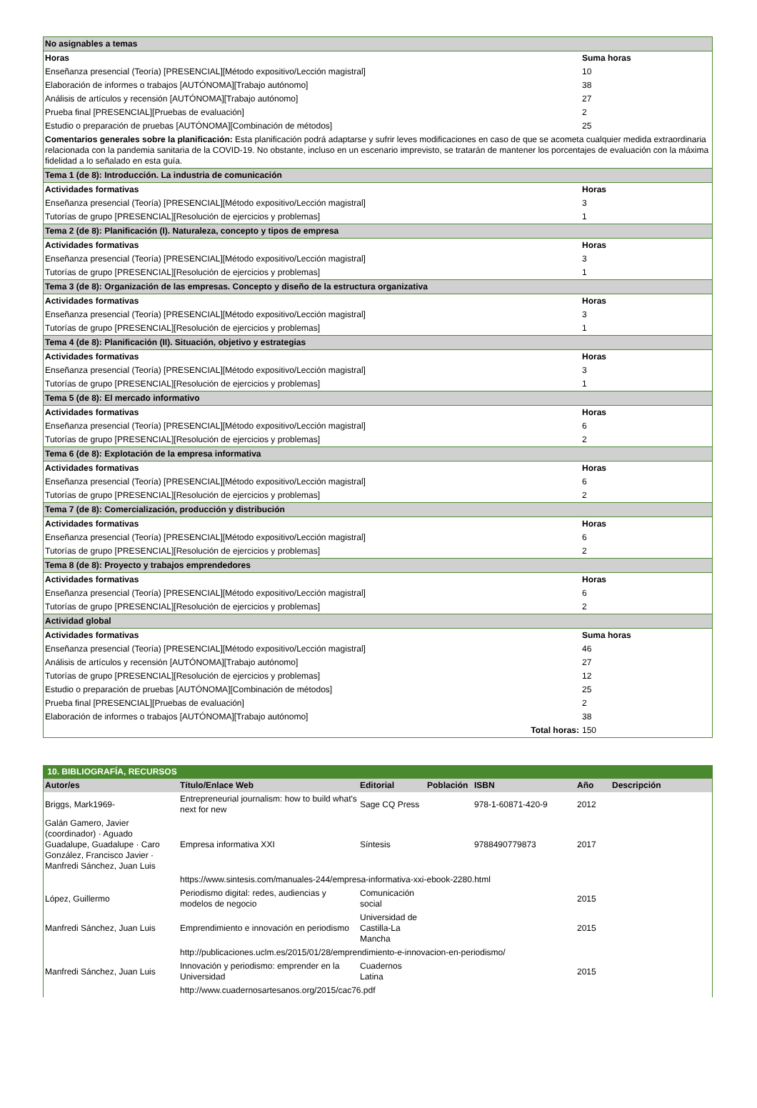| No asignables a temas | |
| Horas | Suma horas |
| Enseñanza presencial (Teoría) [PRESENCIAL][Método expositivo/Lección magistral] | 10 |
| Elaboración de informes o trabajos [AUTÓNOMA][Trabajo autónomo] | 38 |
| Análisis de artículos y recensión [AUTÓNOMA][Trabajo autónomo] | 27 |
| Prueba final [PRESENCIAL][Pruebas de evaluación] | 2 |
| Estudio o preparación de pruebas [AUTÓNOMA][Combinación de métodos] | 25 |
| Comentarios generales sobre la planificación: Esta planificación podrá adaptarse y sufrir leves modificaciones en caso de que se acometa cualquier medida extraordinaria relacionada con la pandemia sanitaria de la COVID-19. No obstante, incluso en un escenario imprevisto, se tratarán de mantener los porcentajes de evaluación con la máxima fidelidad a lo señalado en esta guía. | |
| Tema 1 (de 8): Introducción. La industria de comunicación | |
| Actividades formativas | Horas |
| Enseñanza presencial (Teoría) [PRESENCIAL][Método expositivo/Lección magistral] | 3 |
| Tutorías de grupo [PRESENCIAL][Resolución de ejercicios y problemas] | 1 |
| Tema 2 (de 8): Planificación (I). Naturaleza, concepto y tipos de empresa | |
| Actividades formativas | Horas |
| Enseñanza presencial (Teoría) [PRESENCIAL][Método expositivo/Lección magistral] | 3 |
| Tutorías de grupo [PRESENCIAL][Resolución de ejercicios y problemas] | 1 |
| Tema 3 (de 8): Organización de las empresas. Concepto y diseño de la estructura organizativa | |
| Actividades formativas | Horas |
| Enseñanza presencial (Teoría) [PRESENCIAL][Método expositivo/Lección magistral] | 3 |
| Tutorías de grupo [PRESENCIAL][Resolución de ejercicios y problemas] | 1 |
| Tema 4 (de 8): Planificación (II). Situación, objetivo y estrategias | |
| Actividades formativas | Horas |
| Enseñanza presencial (Teoría) [PRESENCIAL][Método expositivo/Lección magistral] | 3 |
| Tutorías de grupo [PRESENCIAL][Resolución de ejercicios y problemas] | 1 |
| Tema 5 (de 8): El mercado informativo | |
| Actividades formativas | Horas |
| Enseñanza presencial (Teoría) [PRESENCIAL][Método expositivo/Lección magistral] | 6 |
| Tutorías de grupo [PRESENCIAL][Resolución de ejercicios y problemas] | 2 |
| Tema 6 (de 8): Explotación de la empresa informativa | |
| Actividades formativas | Horas |
| Enseñanza presencial (Teoría) [PRESENCIAL][Método expositivo/Lección magistral] | 6 |
| Tutorías de grupo [PRESENCIAL][Resolución de ejercicios y problemas] | 2 |
| Tema 7 (de 8): Comercialización, producción y distribución | |
| Actividades formativas | Horas |
| Enseñanza presencial (Teoría) [PRESENCIAL][Método expositivo/Lección magistral] | 6 |
| Tutorías de grupo [PRESENCIAL][Resolución de ejercicios y problemas] | 2 |
| Tema 8 (de 8): Proyecto y trabajos emprendedores | |
| Actividades formativas | Horas |
| Enseñanza presencial (Teoría) [PRESENCIAL][Método expositivo/Lección magistral] | 6 |
| Tutorías de grupo [PRESENCIAL][Resolución de ejercicios y problemas] | 2 |
| Actividad global | |
| Actividades formativas | Suma horas |
| Enseñanza presencial (Teoría) [PRESENCIAL][Método expositivo/Lección magistral] | 46 |
| Análisis de artículos y recensión [AUTÓNOMA][Trabajo autónomo] | 27 |
| Tutorías de grupo [PRESENCIAL][Resolución de ejercicios y problemas] | 12 |
| Estudio o preparación de pruebas [AUTÓNOMA][Combinación de métodos] | 25 |
| Prueba final [PRESENCIAL][Pruebas de evaluación] | 2 |
| Elaboración de informes o trabajos [AUTÓNOMA][Trabajo autónomo] | 38 |
| Total horas: | 150 |
| 10. BIBLIOGRAFÍA, RECURSOS | | | | | | |
| Autor/es | Título/Enlace Web | Editorial | Población | ISBN | Año | Descripción |
| Briggs, Mark1969- | Entrepreneurial journalism: how to build what's next for new | Sage CQ Press | | 978-1-60871-420-9 | 2012 | |
| Galán Gamero, Javier (coordinador) · Aguado Guadalupe, Guadalupe · Caro González, Francisco Javier · Manfredi Sánchez, Juan Luis | Empresa informativa XXI | Síntesis | | 9788490779873 | 2017 | |
| | https://www.sintesis.com/manuales-244/empresa-informativa-xxi-ebook-2280.html | | | | | |
| López, Guillermo | Periodismo digital: redes, audiencias y modelos de negocio | Comunicación social | | | 2015 | |
| Manfredi Sánchez, Juan Luis | Emprendimiento e innovación en periodismo | Universidad de Castilla-La Mancha | | | 2015 | |
| | http://publicaciones.uclm.es/2015/01/28/emprendimiento-e-innovacion-en-periodismo/ | | | | | |
| Manfredi Sánchez, Juan Luis | Innovación y periodismo: emprender en la Universidad | Cuadernos Latina | | | 2015 | |
| | http://www.cuadernosartesanos.org/2015/cac76.pdf | | | | | |